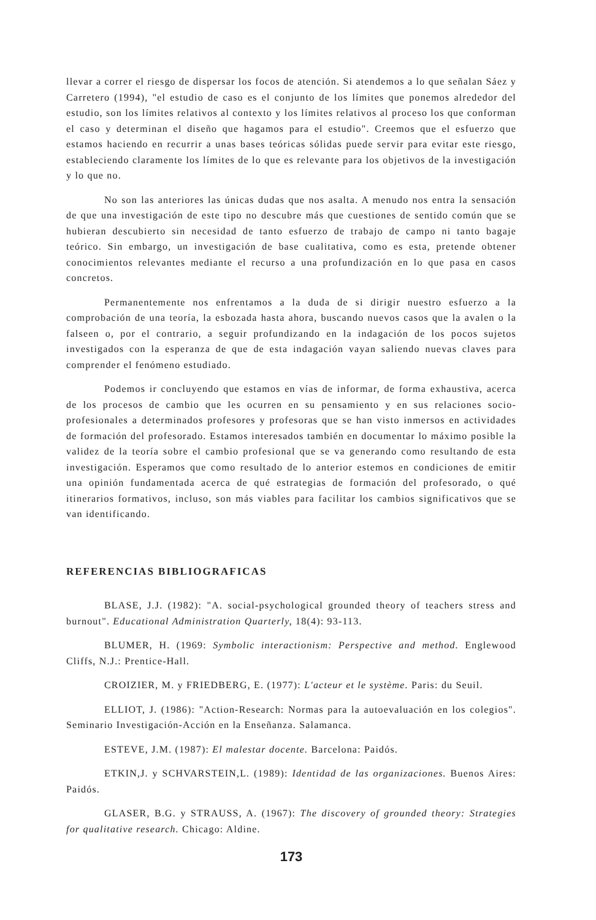llevar a correr el riesgo de dispersar los focos de atención. Si atendemos a lo que señalan Sáez y Carretero (1994), "el estudio de caso es el conjunto de los límites que ponemos alrededor del estudio, son los límites relativos al contexto y los límites relativos al proceso los que conforman el caso y determinan el diseño que hagamos para el estudio". Creemos que el esfuerzo que estamos haciendo en recurrir a unas bases teóricas sólidas puede servir para evitar este riesgo, estableciendo claramente los límites de lo que es relevante para los objetivos de la investigación y lo que no.
No son las anteriores las únicas dudas que nos asalta. A menudo nos entra la sensación de que una investigación de este tipo no descubre más que cuestiones de sentido común que se hubieran descubierto sin necesidad de tanto esfuerzo de trabajo de campo ni tanto bagaje teórico. Sin embargo, un investigación de base cualitativa, como es esta, pretende obtener conocimientos relevantes mediante el recurso a una profundización en lo que pasa en casos concretos.
Permanentemente nos enfrentamos a la duda de si dirigir nuestro esfuerzo a la comprobación de una teoría, la esbozada hasta ahora, buscando nuevos casos que la avalen o la falseen o, por el contrario, a seguir profundizando en la indagación de los pocos sujetos investigados con la esperanza de que de esta indagación vayan saliendo nuevas claves para comprender el fenómeno estudiado.
Podemos ir concluyendo que estamos en vías de informar, de forma exhaustiva, acerca de los procesos de cambio que les ocurren en su pensamiento y en sus relaciones socio-profesionales a determinados profesores y profesoras que se han visto inmersos en actividades de formación del profesorado. Estamos interesados también en documentar lo máximo posible la validez de la teoría sobre el cambio profesional que se va generando como resultando de esta investigación. Esperamos que como resultado de lo anterior estemos en condiciones de emitir una opinión fundamentada acerca de qué estrategias de formación del profesorado, o qué itinerarios formativos, incluso, son más viables para facilitar los cambios significativos que se van identificando.
REFERENCIAS BIBLIOGRAFICAS
BLASE, J.J. (1982): "A. social-psychological grounded theory of teachers stress and burnout". Educational Administration Quarterly, 18(4): 93-113.
BLUMER, H. (1969: Symbolic interactionism: Perspective and method. Englewood Cliffs, N.J.: Prentice-Hall.
CROIZIER, M. y FRIEDBERG, E. (1977): L'acteur et le système. Paris: du Seuil.
ELLIOT, J. (1986): "Action-Research: Normas para la autoevaluación en los colegios". Seminario Investigación-Acción en la Enseñanza. Salamanca.
ESTEVE, J.M. (1987): El malestar docente. Barcelona: Paidós.
ETKIN,J. y SCHVARSTEIN,L. (1989): Identidad de las organizaciones. Buenos Aires: Paidós.
GLASER, B.G. y STRAUSS, A. (1967): The discovery of grounded theory: Strategies for qualitative research. Chicago: Aldine.
173